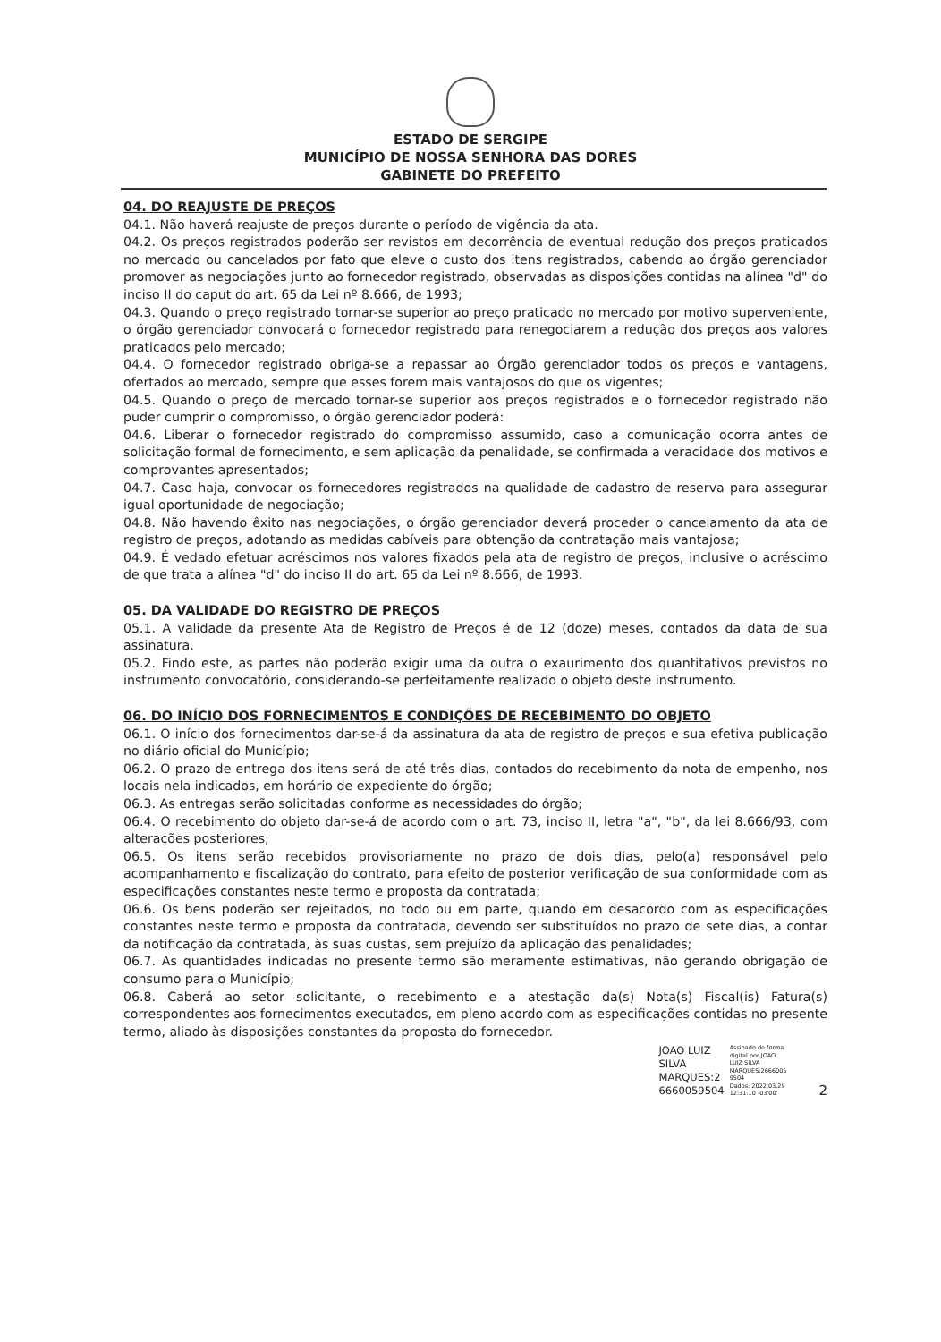ESTADO DE SERGIPE
MUNICÍPIO DE NOSSA SENHORA DAS DORES
GABINETE DO PREFEITO
04. DO REAJUSTE DE PREÇOS
04.1. Não haverá reajuste de preços durante o período de vigência da ata.
04.2. Os preços registrados poderão ser revistos em decorrência de eventual redução dos preços praticados no mercado ou cancelados por fato que eleve o custo dos itens registrados, cabendo ao órgão gerenciador promover as negociações junto ao fornecedor registrado, observadas as disposições contidas na alínea "d" do inciso II do caput do art. 65 da Lei nº 8.666, de 1993;
04.3. Quando o preço registrado tornar-se superior ao preço praticado no mercado por motivo superveniente, o órgão gerenciador convocará o fornecedor registrado para renegociarem a redução dos preços aos valores praticados pelo mercado;
04.4. O fornecedor registrado obriga-se a repassar ao Órgão gerenciador todos os preços e vantagens, ofertados ao mercado, sempre que esses forem mais vantajosos do que os vigentes;
04.5. Quando o preço de mercado tornar-se superior aos preços registrados e o fornecedor registrado não puder cumprir o compromisso, o órgão gerenciador poderá:
04.6. Liberar o fornecedor registrado do compromisso assumido, caso a comunicação ocorra antes de solicitação formal de fornecimento, e sem aplicação da penalidade, se confirmada a veracidade dos motivos e comprovantes apresentados;
04.7. Caso haja, convocar os fornecedores registrados na qualidade de cadastro de reserva para assegurar igual oportunidade de negociação;
04.8. Não havendo êxito nas negociações, o órgão gerenciador deverá proceder o cancelamento da ata de registro de preços, adotando as medidas cabíveis para obtenção da contratação mais vantajosa;
04.9. É vedado efetuar acréscimos nos valores fixados pela ata de registro de preços, inclusive o acréscimo de que trata a alínea "d" do inciso II do art. 65 da Lei nº 8.666, de 1993.
05. DA VALIDADE DO REGISTRO DE PREÇOS
05.1. A validade da presente Ata de Registro de Preços é de 12 (doze) meses, contados da data de sua assinatura.
05.2. Findo este, as partes não poderão exigir uma da outra o exaurimento dos quantitativos previstos no instrumento convocatório, considerando-se perfeitamente realizado o objeto deste instrumento.
06. DO INÍCIO DOS FORNECIMENTOS E CONDIÇÕES DE RECEBIMENTO DO OBJETO
06.1. O início dos fornecimentos dar-se-á da assinatura da ata de registro de preços e sua efetiva publicação no diário oficial do Município;
06.2. O prazo de entrega dos itens será de até três dias, contados do recebimento da nota de empenho, nos locais nela indicados, em horário de expediente do órgão;
06.3. As entregas serão solicitadas conforme as necessidades do órgão;
06.4. O recebimento do objeto dar-se-á de acordo com o art. 73, inciso II, letra "a", "b", da lei 8.666/93, com alterações posteriores;
06.5. Os itens serão recebidos provisoriamente no prazo de dois dias, pelo(a) responsável pelo acompanhamento e fiscalização do contrato, para efeito de posterior verificação de sua conformidade com as especificações constantes neste termo e proposta da contratada;
06.6. Os bens poderão ser rejeitados, no todo ou em parte, quando em desacordo com as especificações constantes neste termo e proposta da contratada, devendo ser substituídos no prazo de sete dias, a contar da notificação da contratada, às suas custas, sem prejuízo da aplicação das penalidades;
06.7. As quantidades indicadas no presente termo são meramente estimativas, não gerando obrigação de consumo para o Município;
06.8. Caberá ao setor solicitante, o recebimento e a atestação da(s) Nota(s) Fiscal(is) Fatura(s) correspondentes aos fornecimentos executados, em pleno acordo com as especificações contidas no presente termo, aliado às disposições constantes da proposta do fornecedor.
JOAO LUIZ
SILVA
MARQUES:2
6660059504
Assinado de forma
digital por JOAO
LUIZ SILVA
MARQUES:2666005
9504
Dados: 2022.03.29
12:31:10 -03'00'
2